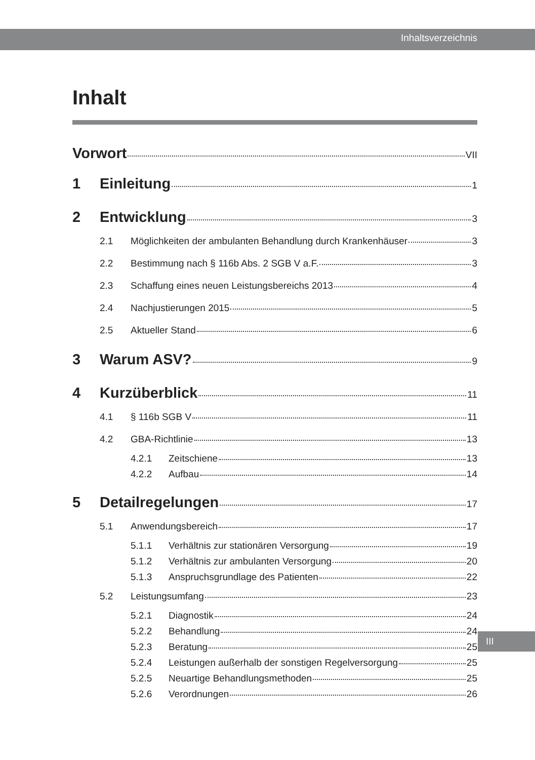Inhaltsverzeichnis
Inhalt
Vorwort VII
1 Einleitung 1
2 Entwicklung 3
2.1 Möglichkeiten der ambulanten Behandlung durch Krankenhäuser 3
2.2 Bestimmung nach § 116b Abs. 2 SGB V a.F. 3
2.3 Schaffung eines neuen Leistungsbereichs 2013 4
2.4 Nachjustierungen 2015 5
2.5 Aktueller Stand 6
3 Warum ASV? 9
4 Kurzüberblick 11
4.1 § 116b SGB V 11
4.2 GBA-Richtlinie 13
4.2.1 Zeitschiene 13
4.2.2 Aufbau 14
5 Detailregelungen 17
5.1 Anwendungsbereich 17
5.1.1 Verhältnis zur stationären Versorgung 19
5.1.2 Verhältnis zur ambulanten Versorgung 20
5.1.3 Anspruchsgrundlage des Patienten 22
5.2 Leistungsumfang 23
5.2.1 Diagnostik 24
5.2.2 Behandlung 24
5.2.3 Beratung 25
5.2.4 Leistungen außerhalb der sonstigen Regelversorgung 25
5.2.5 Neuartige Behandlungsmethoden 25
5.2.6 Verordnungen 26
III